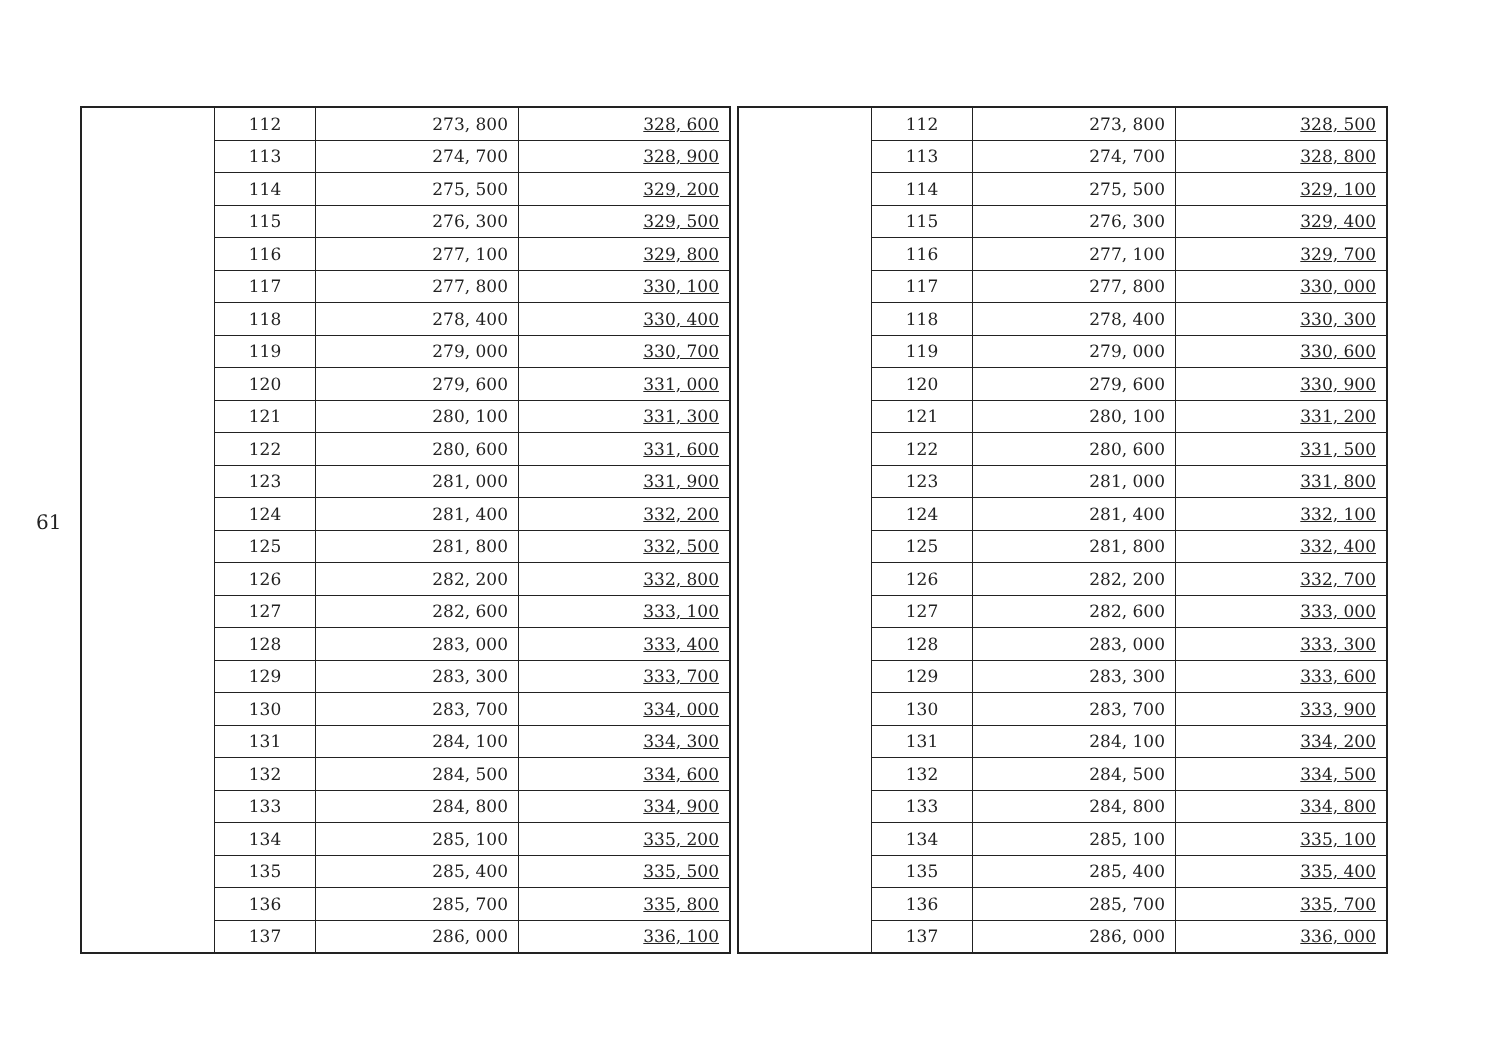61
| | 112 | 273, 800 | 328, 600 |
| | 113 | 274, 700 | 328, 900 |
| | 114 | 275, 500 | 329, 200 |
| | 115 | 276, 300 | 329, 500 |
| | 116 | 277, 100 | 329, 800 |
| | 117 | 277, 800 | 330, 100 |
| | 118 | 278, 400 | 330, 400 |
| | 119 | 279, 000 | 330, 700 |
| | 120 | 279, 600 | 331, 000 |
| | 121 | 280, 100 | 331, 300 |
| | 122 | 280, 600 | 331, 600 |
| | 123 | 281, 000 | 331, 900 |
| | 124 | 281, 400 | 332, 200 |
| | 125 | 281, 800 | 332, 500 |
| | 126 | 282, 200 | 332, 800 |
| | 127 | 282, 600 | 333, 100 |
| | 128 | 283, 000 | 333, 400 |
| | 129 | 283, 300 | 333, 700 |
| | 130 | 283, 700 | 334, 000 |
| | 131 | 284, 100 | 334, 300 |
| | 132 | 284, 500 | 334, 600 |
| | 133 | 284, 800 | 334, 900 |
| | 134 | 285, 100 | 335, 200 |
| | 135 | 285, 400 | 335, 500 |
| | 136 | 285, 700 | 335, 800 |
| | 137 | 286, 000 | 336, 100 |
| | 112 | 273, 800 | 328, 500 |
| | 113 | 274, 700 | 328, 800 |
| | 114 | 275, 500 | 329, 100 |
| | 115 | 276, 300 | 329, 400 |
| | 116 | 277, 100 | 329, 700 |
| | 117 | 277, 800 | 330, 000 |
| | 118 | 278, 400 | 330, 300 |
| | 119 | 279, 000 | 330, 600 |
| | 120 | 279, 600 | 330, 900 |
| | 121 | 280, 100 | 331, 200 |
| | 122 | 280, 600 | 331, 500 |
| | 123 | 281, 000 | 331, 800 |
| | 124 | 281, 400 | 332, 100 |
| | 125 | 281, 800 | 332, 400 |
| | 126 | 282, 200 | 332, 700 |
| | 127 | 282, 600 | 333, 000 |
| | 128 | 283, 000 | 333, 300 |
| | 129 | 283, 300 | 333, 600 |
| | 130 | 283, 700 | 333, 900 |
| | 131 | 284, 100 | 334, 200 |
| | 132 | 284, 500 | 334, 500 |
| | 133 | 284, 800 | 334, 800 |
| | 134 | 285, 100 | 335, 100 |
| | 135 | 285, 400 | 335, 400 |
| | 136 | 285, 700 | 335, 700 |
| | 137 | 286, 000 | 336, 000 |